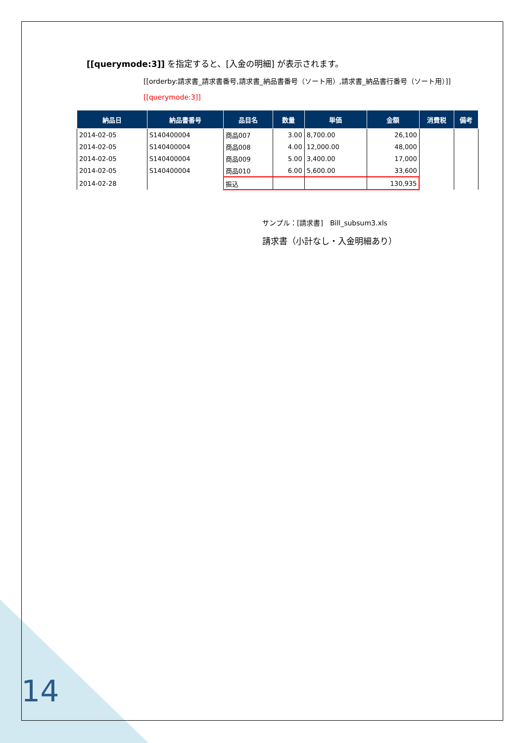[[querymode:3]] を指定すると、[入金の明細] が表示されます。
[[orderby:請求書_請求書番号,請求書_納品書番号（ソート用）,請求書_納品書行番号（ソート用）]][[querymode:3]]
| 納品日 | 納品書番号 | 品目名 | 数量 | 単価 | 金額 | 消費税 | 備考 |
| --- | --- | --- | --- | --- | --- | --- | --- |
| 2014-02-05 | S140400004 | 商品007 | 3.00 | 8,700.00 | 26,100 | | |
| 2014-02-05 | S140400004 | 商品008 | 4.00 | 12,000.00 | 48,000 | | |
| 2014-02-05 | S140400004 | 商品009 | 5.00 | 3,400.00 | 17,000 | | |
| 2014-02-05 | S140400004 | 商品010 | 6.00 | 5,600.00 | 33,600 | | |
| 2014-02-28 | | 振込 | | | 130,935 | | |
サンプル：[請求書]　Bill_subsum3.xls
請求書（小計なし・入金明細あり）
14